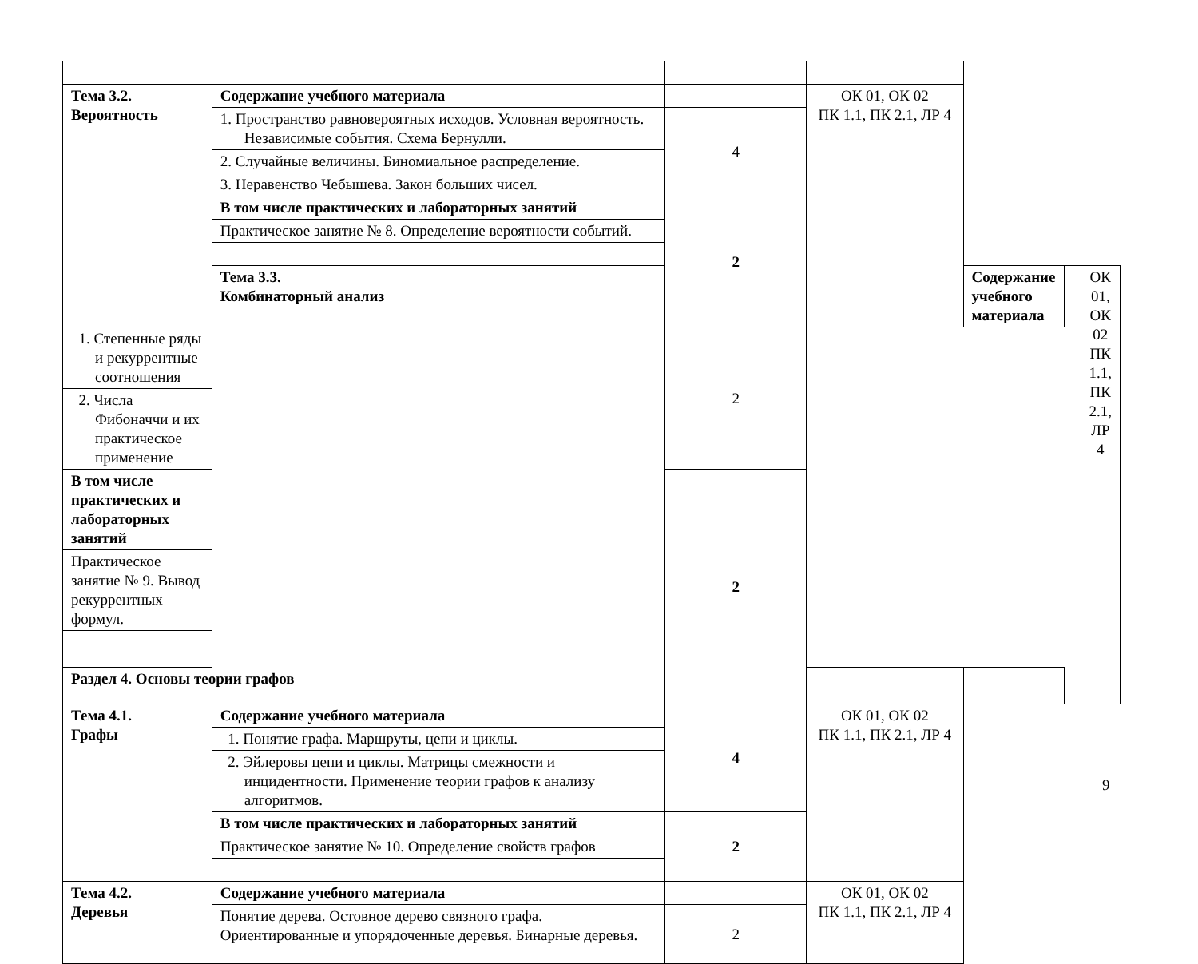| Тема 3.2. Вероятность | Содержание учебного материала | | ОК 01, ОК 02 ПК 1.1, ПК 2.1, ЛР 4 | | | |
| | 1. Пространство равновероятных исходов. Условная вероятность. Независимые события. Схема Бернулли. | 4 | | | | |
| | 2. Случайные величины. Биномиальное распределение. | | | | | |
| | 3. Неравенство Чебышева. Закон больших чисел. | | | | | |
| | В том числе практических и лабораторных занятий | 2 | | | | |
| | Практическое занятие № 8. Определение вероятности событий. | | | | | |
| | Тема 3.3. Комбинаторный анализ | | | Содержание учебного материала | | ОК 01, ОК 02 ПК 1.1, ПК 2.1, ЛР 4 |
| 1. Степенные ряды и рекуррентные соотношения | | 2 | | | | |
| 2. Числа Фибоначчи и их практическое применение | | | | | | |
| В том числе практических и лабораторных занятий | | 2 | | | | |
| Практическое занятие № 9. Вывод рекуррентных формул. | | | | | | |
| Раздел 4. Основы теории графов | | | | | | |
| Тема 4.1. Графы | Содержание учебного материала | 4 | ОК 01, ОК 02 ПК 1.1, ПК 2.1, ЛР 4 | | | |
| | 1. Понятие графа. Маршруты, цепи и циклы. | | | | | |
| | 2. Эйлеровы цепи и циклы. Матрицы смежности и инцидентности. Применение теории графов к анализу алгоритмов. | | | | | |
| | В том числе практических и лабораторных занятий | 2 | | | | |
| | Практическое занятие № 10. Определение свойств графов | | | | | |
| Тема 4.2. Деревья | Содержание учебного материала | | ОК 01, ОК 02 ПК 1.1, ПК 2.1, ЛР 4 | | | |
| | Понятие дерева. Остовное дерево связного графа. Ориентированные и упорядоченные деревья. Бинарные деревья. | 2 | | | | |
9